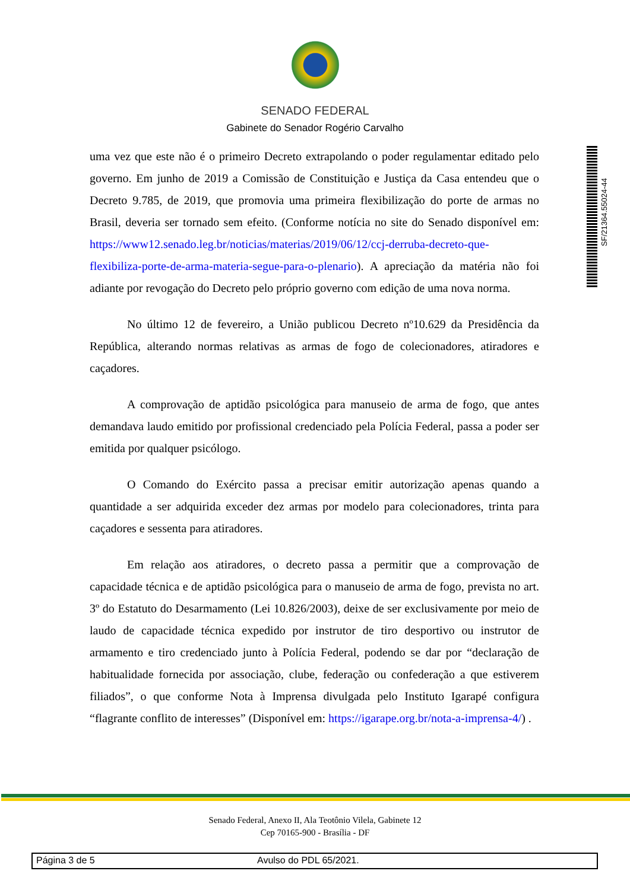SENADO FEDERAL
Gabinete do Senador Rogério Carvalho
SF/21364.55024-44
uma vez que este não é o primeiro Decreto extrapolando o poder regulamentar editado pelo governo. Em junho de 2019 a Comissão de Constituição e Justiça da Casa entendeu que o Decreto 9.785, de 2019, que promovia uma primeira flexibilização do porte de armas no Brasil, deveria ser tornado sem efeito. (Conforme notícia no site do Senado disponível em: https://www12.senado.leg.br/noticias/materias/2019/06/12/ccj-derruba-decreto-que-flexibiliza-porte-de-arma-materia-segue-para-o-plenario). A apreciação da matéria não foi adiante por revogação do Decreto pelo próprio governo com edição de uma nova norma.
No último 12 de fevereiro, a União publicou Decreto nº10.629 da Presidência da República, alterando normas relativas as armas de fogo de colecionadores, atiradores e caçadores.
A comprovação de aptidão psicológica para manuseio de arma de fogo, que antes demandava laudo emitido por profissional credenciado pela Polícia Federal, passa a poder ser emitida por qualquer psicólogo.
O Comando do Exército passa a precisar emitir autorização apenas quando a quantidade a ser adquirida exceder dez armas por modelo para colecionadores, trinta para caçadores e sessenta para atiradores.
Em relação aos atiradores, o decreto passa a permitir que a comprovação de capacidade técnica e de aptidão psicológica para o manuseio de arma de fogo, prevista no art. 3º do Estatuto do Desarmamento (Lei 10.826/2003), deixe de ser exclusivamente por meio de laudo de capacidade técnica expedido por instrutor de tiro desportivo ou instrutor de armamento e tiro credenciado junto à Polícia Federal, podendo se dar por “declaração de habitualidade fornecida por associação, clube, federação ou confederação a que estiverem filiados”, o que conforme Nota à Imprensa divulgada pelo Instituto Igarapé configura “flagrante conflito de interesses” (Disponível em: https://igarape.org.br/nota-a-imprensa-4/) .
Senado Federal, Anexo II, Ala Teotônio Vilela, Gabinete 12
Cep 70165-900 - Brasília - DF
Página 3 de 5 Avulso do PDL 65/2021.